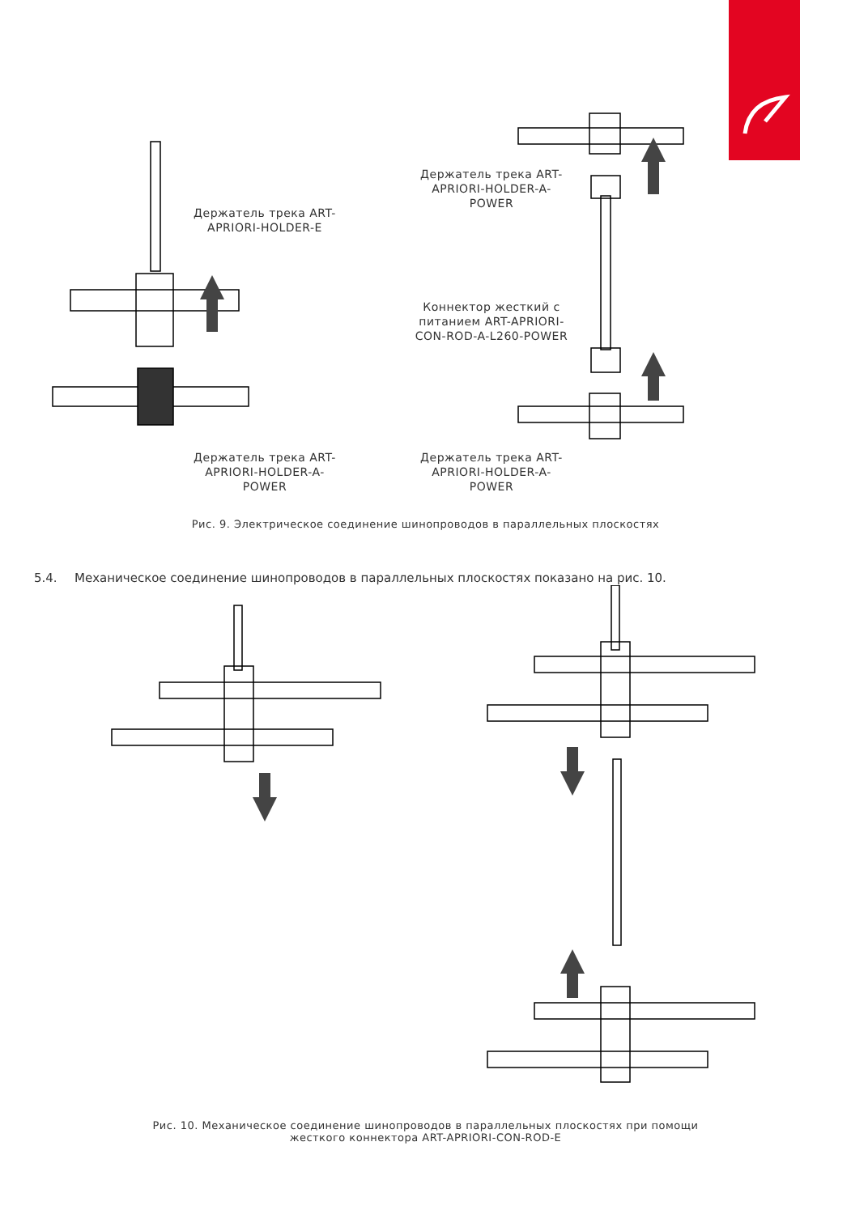Держатель трека ART-APRIORI-HOLDER-E
Держатель трека ART-APRIORI-HOLDER-A-POWER
Держатель трека ART-APRIORI-HOLDER-A-POWER
Коннектор жесткий с питанием ART-APRIORI-CON-ROD-A-L260-POWER
Держатель трека ART-APRIORI-HOLDER-A-POWER
Рис. 9. Электрическое соединение шинопроводов в параллельных плоскостях
5.4. Механическое соединение шинопроводов в параллельных плоскостях показано на рис. 10.
Рис. 10. Механическое соединение шинопроводов в параллельных плоскостях при помощи
жесткого коннектора ART-APRIORI-CON-ROD-E